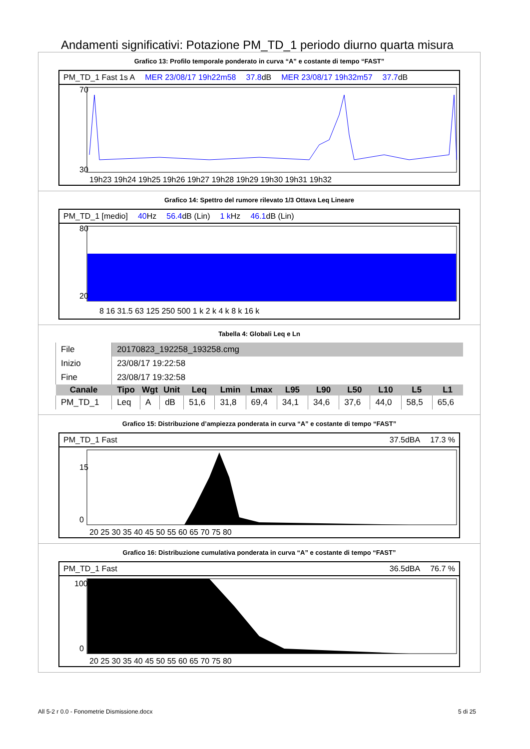Andamenti significativi: Potazione PM_TD_1 periodo diurno quarta misura
Grafico 13: Profilo temporale ponderato in curva “A” e costante di tempo “FAST”
PM_TD_1 Fast 1s A MER 23/08/17 19h22m58 37.8dB MER 23/08/17 19h32m57 37.7dB
70
30
19h23 19h24 19h25 19h26 19h27 19h28 19h29 19h30 19h31 19h32
Grafico 14: Spettro del rumore rilevato 1/3 Ottava Leq Lineare
PM_TD_1 [medio] 40 Hz 56.4dB (Lin) 1 k Hz 46.1dB (Lin)
80
20
8 16 31.5 63 125 250 500 1 k 2 k 4 k 8 k 16 k
Tabella 4: Globali Leq e Ln
| File | 20170823_192258_193258.cmg | | | | | | | | | | | |
| Inizio | 23/08/17 19:22:58 | | | | | | | | | | | |
| Fine | 23/08/17 19:32:58 | | | | | | | | | | | |
| Canale | Tipo | Wgt | Unit | Leq | Lmin | Lmax | L95 | L90 | L50 | L10 | L5 | L1 |
| PM_TD_1 | Leq | A | dB | 51,6 | 31,8 | 69,4 | 34,1 | 34,6 | 37,6 | 44,0 | 58,5 | 65,6 |
Grafico 15: Distribuzione d’ampiezza ponderata in curva “A” e costante di tempo “FAST”
PM_TD_1 Fast 37.5dBA 17.3 %
15
0
20 25 30 35 40 45 50 55 60 65 70 75 80
Grafico 16: Distribuzione cumulativa ponderata in curva “A” e costante di tempo “FAST”
PM_TD_1 Fast 36.5dBA 76.7 %
100
0
20 25 30 35 40 45 50 55 60 65 70 75 80
All 5-2 r 0.0 - Fonometrie Dismissione.docx 5 di 25